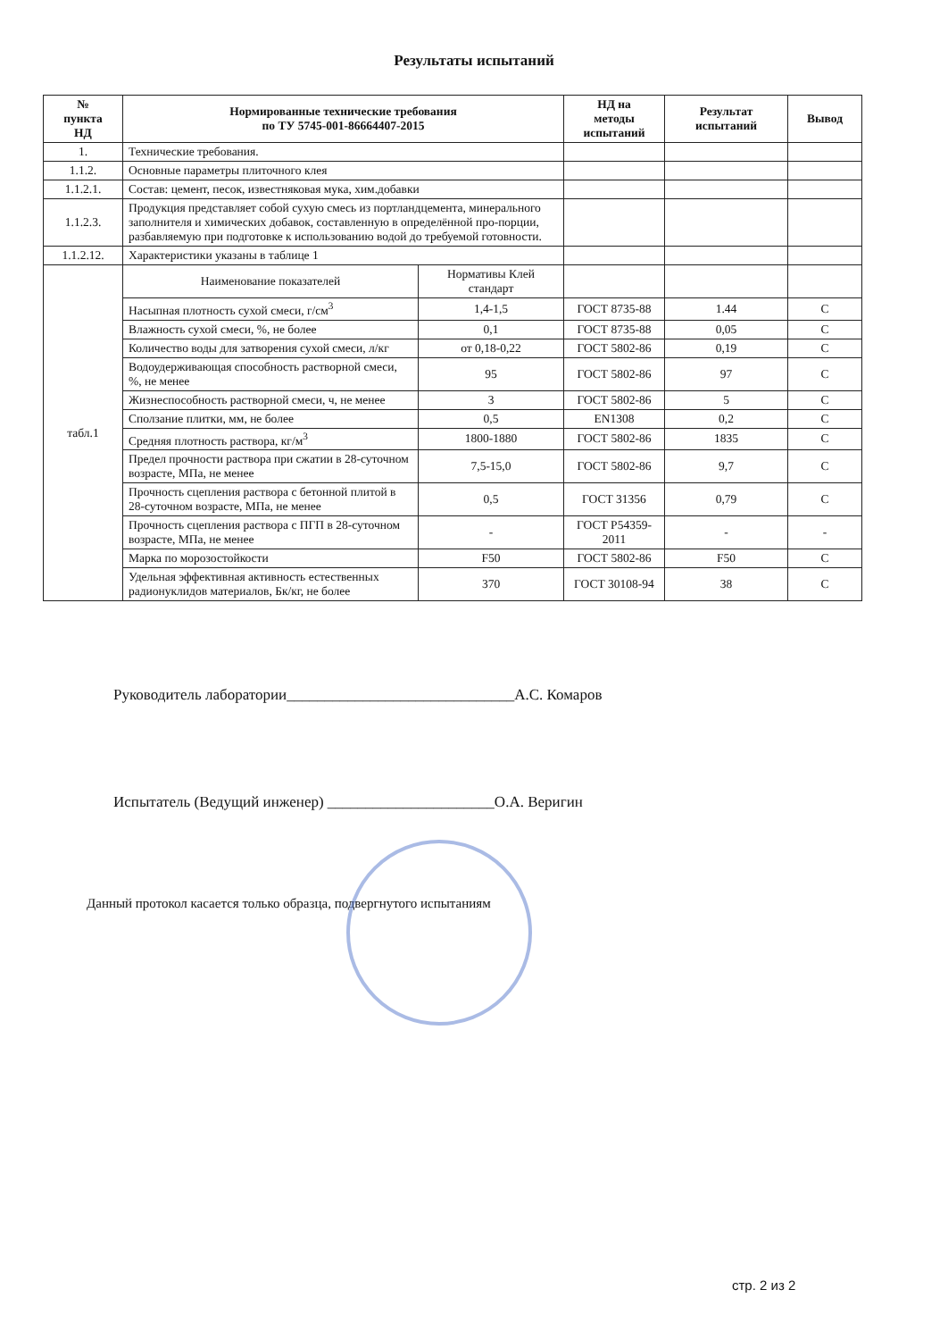Результаты испытаний
| № пункта НД | Нормированные технические требования по ТУ 5745-001-86664407-2015 | | НД на методы испытаний | Результат испытаний | Вывод |
| --- | --- | --- | --- | --- | --- |
| 1. | Технические требования. | | | | |
| 1.1.2. | Основные параметры плиточного клея | | | | |
| 1.1.2.1. | Состав: цемент, песок, известняковая мука, хим.добавки | | | | |
| 1.1.2.3. | Продукция представляет собой сухую смесь из портландцемента, минерального заполнителя и химических добавок, составленную в определённой про-порции, разбавляемую при подготовке к использованию водой до требуемой готовности. | | | | |
| 1.1.2.12. | Характеристики указаны в таблице 1 | | | | |
| табл.1 | Наименование показателей | Нормативы Клей стандарт | | | |
| | Насыпная плотность сухой смеси, г/см<sup>3</sup> | 1,4-1,5 | ГОСТ 8735-88 | 1.44 | С |
| | Влажность сухой смеси, %, не более | 0,1 | ГОСТ 8735-88 | 0,05 | С |
| | Количество воды для затворения сухой смеси, л/кг | от 0,18-0,22 | ГОСТ 5802-86 | 0,19 | С |
| | Водоудерживающая способность растворной смеси, %, не менее | 95 | ГОСТ 5802-86 | 97 | С |
| | Жизнеспособность растворной смеси, ч, не менее | 3 | ГОСТ 5802-86 | 5 | С |
| | Сползание плитки, мм, не более | 0,5 | EN1308 | 0,2 | С |
| | Средняя плотность раствора, кг/м<sup>3</sup> | 1800-1880 | ГОСТ 5802-86 | 1835 | С |
| | Предел прочности раствора при сжатии в 28-суточном возрасте, МПа, не менее | 7,5-15,0 | ГОСТ 5802-86 | 9,7 | С |
| | Прочность сцепления раствора с бетонной плитой в 28-суточном возрасте, МПа, не менее | 0,5 | ГОСТ 31356 | 0,79 | С |
| | Прочность сцепления раствора с ПГП в 28-суточном возрасте, МПа, не менее | - | ГОСТ Р54359-2011 | - | - |
| | Марка по морозостойкости | F50 | ГОСТ 5802-86 | F50 | С |
| | Удельная эффективная активность естественных радионуклидов материалов, Бк/кг, не более | 370 | ГОСТ 30108-94 | 38 | С |
Руководитель лаборатории______________________________А.С. Комаров
Испытатель (Ведущий инженер) ______________________О.А. Веригин
Данный протокол касается только образца, подвергнутого испытаниям
стр. 2 из 2